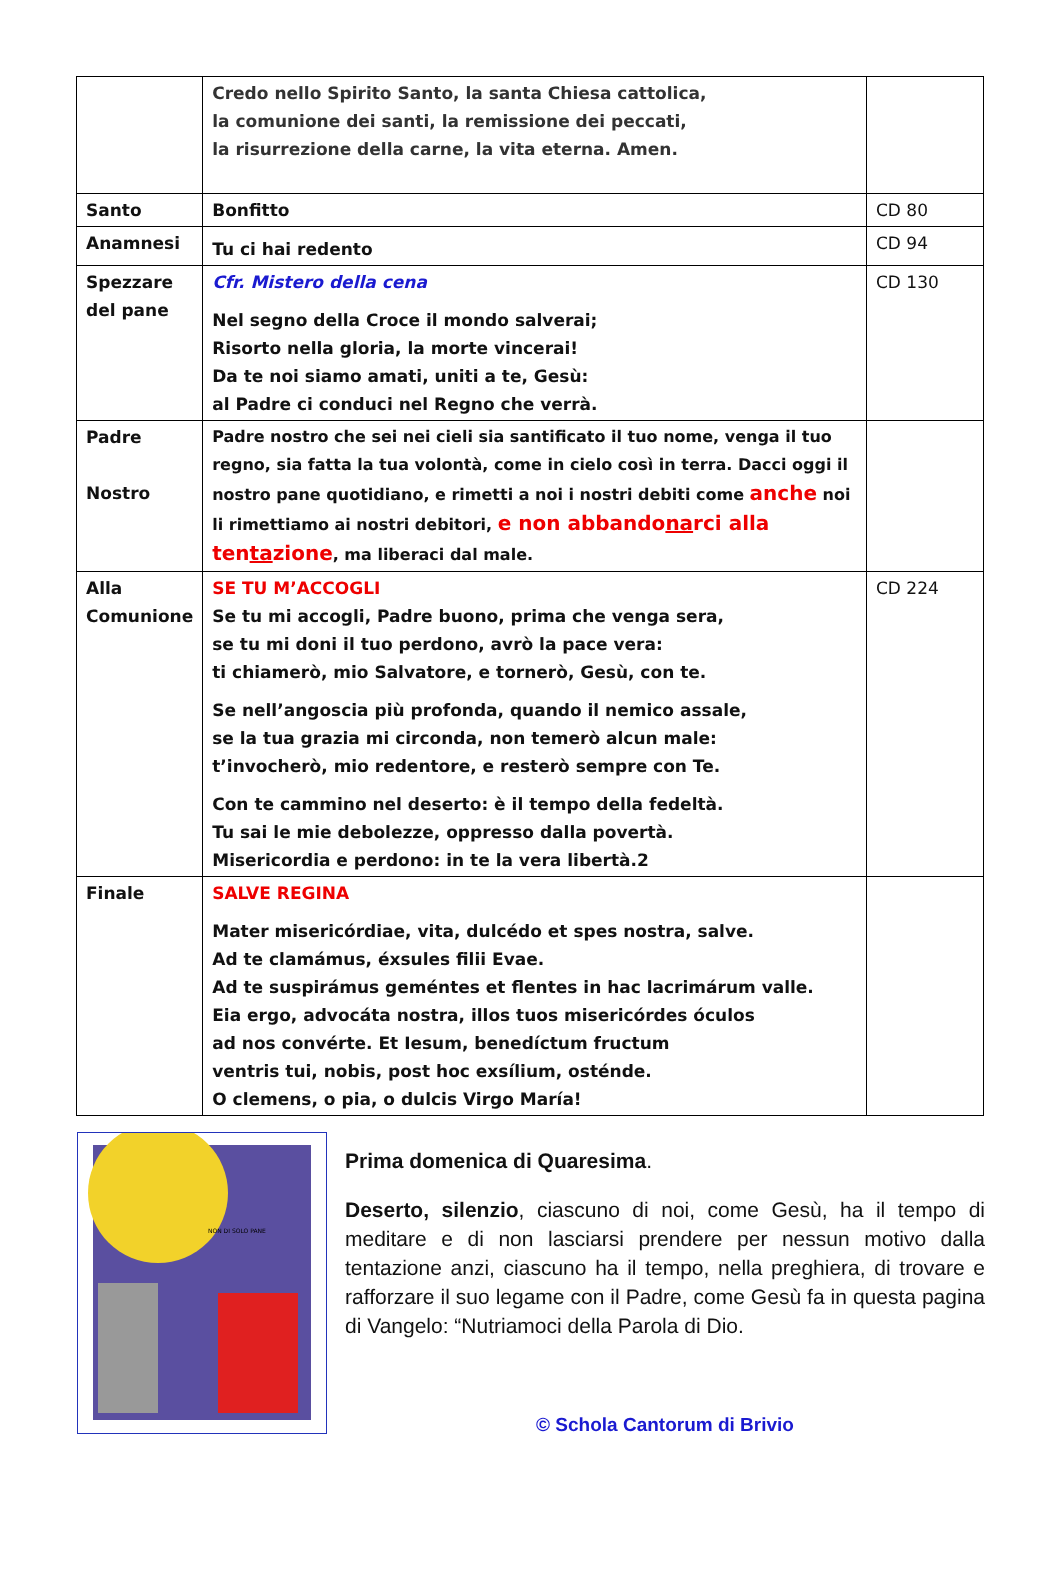| | Credo nello Spirito Santo, la santa Chiesa cattolica, la comunione dei santi, la remissione dei peccati, la risurrezione della carne, la vita eterna. Amen. | |
| Santo | Bonfitto | CD 80 |
| Anamnesi | Tu ci hai redento | CD 94 |
| Spezzare del pane | Cfr. Mistero della cena Nel segno della Croce il mondo salverai; Risorto nella gloria, la morte vincerai! Da te noi siamo amati, uniti a te, Gesù: al Padre ci conduci nel Regno che verrà. | CD 130 |
| Padre Nostro | Padre nostro che sei nei cieli sia santificato il tuo nome, venga il tuo regno, sia fatta la tua volontà, come in cielo così in terra. Dacci oggi il nostro pane quotidiano, e rimetti a noi i nostri debiti come anche noi li rimettiamo ai nostri debitori, e non abbando na rci alla ten ta zione , ma liberaci dal male. | |
| Alla Comunione | SE TU M’ACCOGLI Se tu mi accogli, Padre buono, prima che venga sera, se tu mi doni il tuo perdono, avrò la pace vera: ti chiamerò, mio Salvatore, e tornerò, Gesù, con te. Se nell’angoscia più profonda, quando il nemico assale, se la tua grazia mi circonda, non temerò alcun male: t’invocherò, mio redentore, e resterò sempre con Te. Con te cammino nel deserto: è il tempo della fedeltà. Tu sai le mie debolezze, oppresso dalla povertà. Misericordia e perdono: in te la vera libertà.2 | CD 224 |
| Finale | SALVE REGINA Mater misericórdiae, vita, dulcédo et spes nostra, salve. Ad te clamámus, éxsules filii Evae. Ad te suspirámus geméntes et flentes in hac lacrimárum valle. Eia ergo, advocáta nostra, illos tuos misericórdes óculos ad nos convérte. Et Iesum, benedíctum fructum ventris tui, nobis, post hoc exsílium, osténde. O clemens, o pia, o dulcis Virgo María! | |
NON DI SOLO PANE
Prima domenica di Quaresima.
Deserto, silenzio, ciascuno di noi, come Gesù, ha il tempo di meditare e di non lasciarsi prendere per nessun motivo dalla tentazione anzi, ciascuno ha il tempo, nella preghiera, di trovare e rafforzare il suo legame con il Padre, come Gesù fa in questa pagina di Vangelo: “Nutriamoci della Parola di Dio.
© Schola Cantorum di Brivio